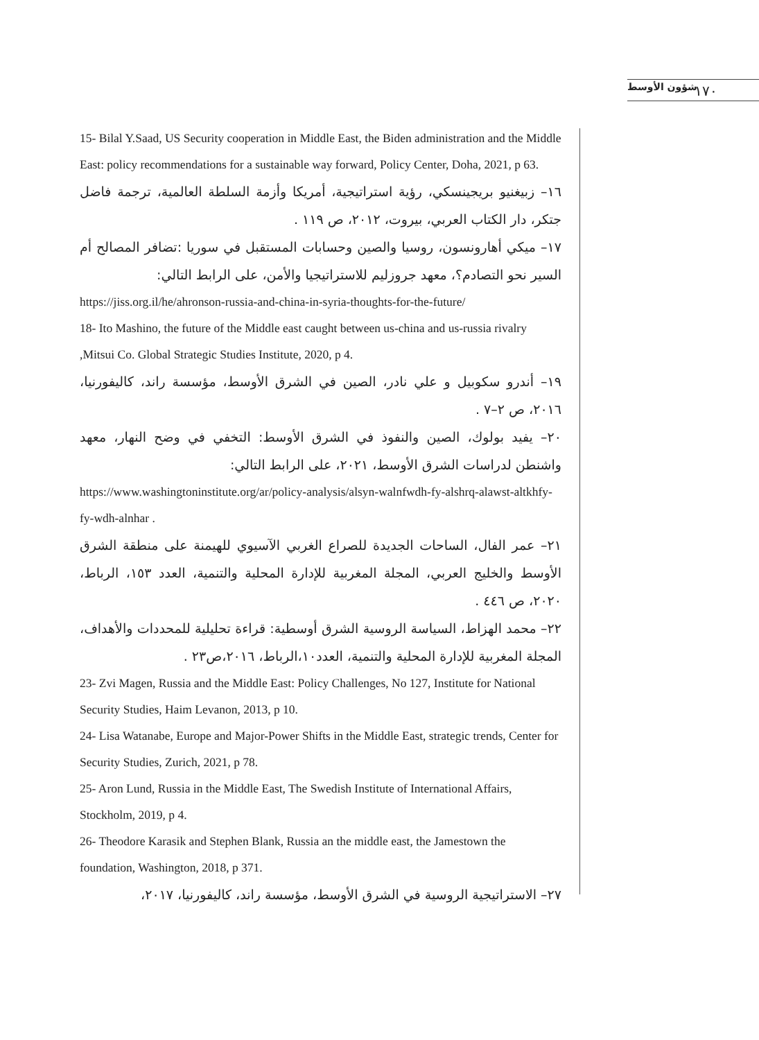شؤون الأوسط ١٧٠
15- Bilal Y.Saad, US Security cooperation in Middle East, the Biden administration and the Middle East: policy recommendations for a sustainable way forward, Policy Center, Doha, 2021, p 63.
١٦– زبيغنيو بريجينسكي، رؤية استراتيجية، أمريكا وأزمة السلطة العالمية، ترجمة فاضل جتكر، دار الكتاب العربي، بيروت، ٢٠١٢، ص ١١٩ .
١٧– ميكي أهارونسون، روسيا والصين وحسابات المستقبل في سوريا :تضافر المصالح أم السير نحو التصادم؟، معهد جروزليم للاستراتيجيا والأمن، على الرابط التالي:
https://jiss.org.il/he/ahronson-russia-and-china-in-syria-thoughts-for-the-future/
18- Ito Mashino, the future of the Middle east caught between us-china and us-russia rivalry ,Mitsui Co. Global Strategic Studies Institute, 2020, p 4.
١٩– أندرو سكوبيل و علي نادر، الصين في الشرق الأوسط، مؤسسة راند، كاليفورنيا، ٢٠١٦، ص ٢–٧ .
٢٠– يفيد بولوك، الصين والنفوذ في الشرق الأوسط: التخفي في وضح النهار، معهد واشنطن لدراسات الشرق الأوسط، ٢٠٢١، على الرابط التالي:
https://www.washingtoninstitute.org/ar/policy-analysis/alsyn-walnfwdh-fy-alshrq-alawst-altkhfy-fy-wdh-alnhar .
٢١– عمر الفال، الساحات الجديدة للصراع الغربي الآسيوي للهيمنة على منطقة الشرق الأوسط والخليج العربي، المجلة المغربية للإدارة المحلية والتنمية، العدد ١٥٣، الرباط، ٢٠٢٠، ص ٤٤٦ .
٢٢– محمد الهزاط، السياسة الروسية الشرق أوسطية: قراءة تحليلية للمحددات والأهداف، المجلة المغربية للإدارة المحلية والتنمية، العدد١٠،الرباط، ٢٠١٦،ص٢٣ .
23- Zvi Magen, Russia and the Middle East: Policy Challenges, No 127, Institute for National Security Studies, Haim Levanon, 2013, p 10.
24- Lisa Watanabe, Europe and Major-Power Shifts in the Middle East, strategic trends, Center for Security Studies, Zurich, 2021, p 78.
25- Aron Lund, Russia in the Middle East, The Swedish Institute of International Affairs, Stockholm, 2019, p 4.
26- Theodore Karasik and Stephen Blank, Russia an the middle east, the Jamestown the foundation, Washington, 2018, p 371.
٢٧– الاستراتيجية الروسية في الشرق الأوسط، مؤسسة راند، كاليفورنيا، ٢٠١٧،